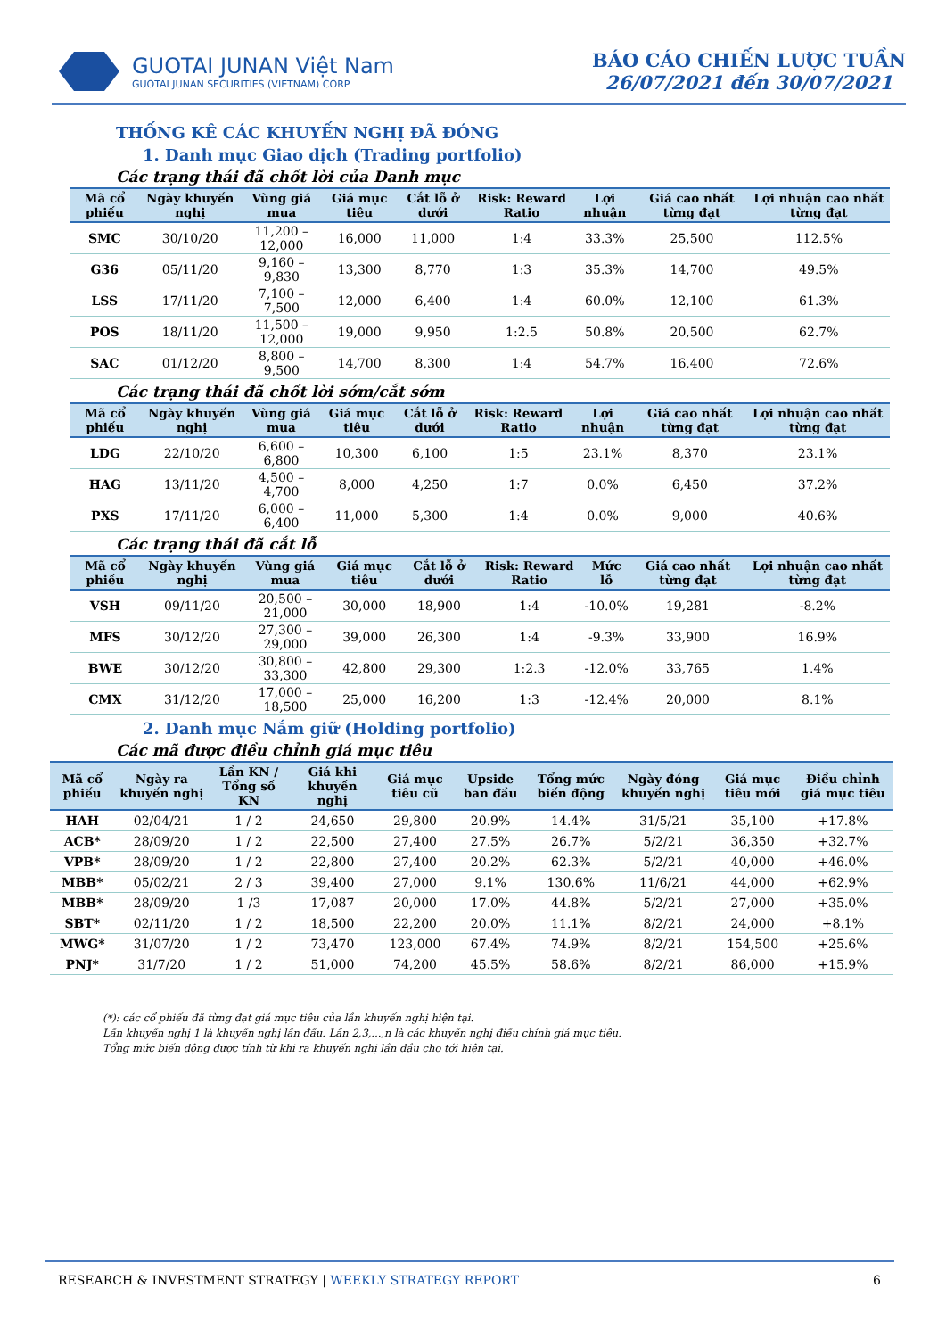GUOTAI JUNAN Việt Nam
GUOTAI JUNAN SECURITIES (VIETNAM) CORP.
BÁO CÁO CHIẾN LƯỢC TUẦN
26/07/2021 đến 30/07/2021
THỐNG KÊ CÁC KHUYẾN NGHỊ ĐÃ ĐÓNG
1. Danh mục Giao dịch (Trading portfolio)
Các trạng thái đã chốt lời của Danh mục
| Mã cổ phiếu | Ngày khuyến nghị | Vùng giá mua | Giá mục tiêu | Cắt lỗ ở dưới | Risk: Reward Ratio | Lợi nhuận | Giá cao nhất từng đạt | Lợi nhuận cao nhất từng đạt |
| --- | --- | --- | --- | --- | --- | --- | --- | --- |
| SMC | 30/10/20 | 11,200 – 12,000 | 16,000 | 11,000 | 1:4 | 33.3% | 25,500 | 112.5% |
| G36 | 05/11/20 | 9,160 – 9,830 | 13,300 | 8,770 | 1:3 | 35.3% | 14,700 | 49.5% |
| LSS | 17/11/20 | 7,100 – 7,500 | 12,000 | 6,400 | 1:4 | 60.0% | 12,100 | 61.3% |
| POS | 18/11/20 | 11,500 – 12,000 | 19,000 | 9,950 | 1:2.5 | 50.8% | 20,500 | 62.7% |
| SAC | 01/12/20 | 8,800 – 9,500 | 14,700 | 8,300 | 1:4 | 54.7% | 16,400 | 72.6% |
Các trạng thái đã chốt lời sớm/cắt sớm
| Mã cổ phiếu | Ngày khuyến nghị | Vùng giá mua | Giá mục tiêu | Cắt lỗ ở dưới | Risk: Reward Ratio | Lợi nhuận | Giá cao nhất từng đạt | Lợi nhuận cao nhất từng đạt |
| --- | --- | --- | --- | --- | --- | --- | --- | --- |
| LDG | 22/10/20 | 6,600 – 6,800 | 10,300 | 6,100 | 1:5 | 23.1% | 8,370 | 23.1% |
| HAG | 13/11/20 | 4,500 – 4,700 | 8,000 | 4,250 | 1:7 | 0.0% | 6,450 | 37.2% |
| PXS | 17/11/20 | 6,000 – 6,400 | 11,000 | 5,300 | 1:4 | 0.0% | 9,000 | 40.6% |
Các trạng thái đã cắt lỗ
| Mã cổ phiếu | Ngày khuyến nghị | Vùng giá mua | Giá mục tiêu | Cắt lỗ ở dưới | Risk: Reward Ratio | Mức lỗ | Giá cao nhất từng đạt | Lợi nhuận cao nhất từng đạt |
| --- | --- | --- | --- | --- | --- | --- | --- | --- |
| VSH | 09/11/20 | 20,500 – 21,000 | 30,000 | 18,900 | 1:4 | -10.0% | 19,281 | -8.2% |
| MFS | 30/12/20 | 27,300 – 29,000 | 39,000 | 26,300 | 1:4 | -9.3% | 33,900 | 16.9% |
| BWE | 30/12/20 | 30,800 – 33,300 | 42,800 | 29,300 | 1:2.3 | -12.0% | 33,765 | 1.4% |
| CMX | 31/12/20 | 17,000 – 18,500 | 25,000 | 16,200 | 1:3 | -12.4% | 20,000 | 8.1% |
2. Danh mục Nắm giữ (Holding portfolio)
Các mã được điều chỉnh giá mục tiêu
| Mã cổ phiếu | Ngày ra khuyến nghị | Lần KN / Tổng số KN | Giá khi khuyến nghị | Giá mục tiêu cũ | Upside ban đầu | Tổng mức biến động | Ngày đóng khuyến nghị | Giá mục tiêu mới | Điều chỉnh giá mục tiêu |
| --- | --- | --- | --- | --- | --- | --- | --- | --- | --- |
| HAH | 02/04/21 | 1 / 2 | 24,650 | 29,800 | 20.9% | 14.4% | 31/5/21 | 35,100 | +17.8% |
| ACB* | 28/09/20 | 1 / 2 | 22,500 | 27,400 | 27.5% | 26.7% | 5/2/21 | 36,350 | +32.7% |
| VPB* | 28/09/20 | 1 / 2 | 22,800 | 27,400 | 20.2% | 62.3% | 5/2/21 | 40,000 | +46.0% |
| MBB* | 05/02/21 | 2 / 3 | 39,400 | 27,000 | 9.1% | 130.6% | 11/6/21 | 44,000 | +62.9% |
| MBB* | 28/09/20 | 1 /3 | 17,087 | 20,000 | 17.0% | 44.8% | 5/2/21 | 27,000 | +35.0% |
| SBT* | 02/11/20 | 1 / 2 | 18,500 | 22,200 | 20.0% | 11.1% | 8/2/21 | 24,000 | +8.1% |
| MWG* | 31/07/20 | 1 / 2 | 73,470 | 123,000 | 67.4% | 74.9% | 8/2/21 | 154,500 | +25.6% |
| PNJ* | 31/7/20 | 1 / 2 | 51,000 | 74,200 | 45.5% | 58.6% | 8/2/21 | 86,000 | +15.9% |
(*): các cổ phiếu đã từng đạt giá mục tiêu của lần khuyến nghị hiện tại.
Lần khuyến nghị 1 là khuyến nghị lần đầu. Lần 2,3,...,n là các khuyến nghị điều chỉnh giá mục tiêu.
Tổng mức biến động được tính từ khi ra khuyến nghị lần đầu cho tới hiện tại.
RESEARCH & INVESTMENT STRATEGY | WEEKLY STRATEGY REPORT 6